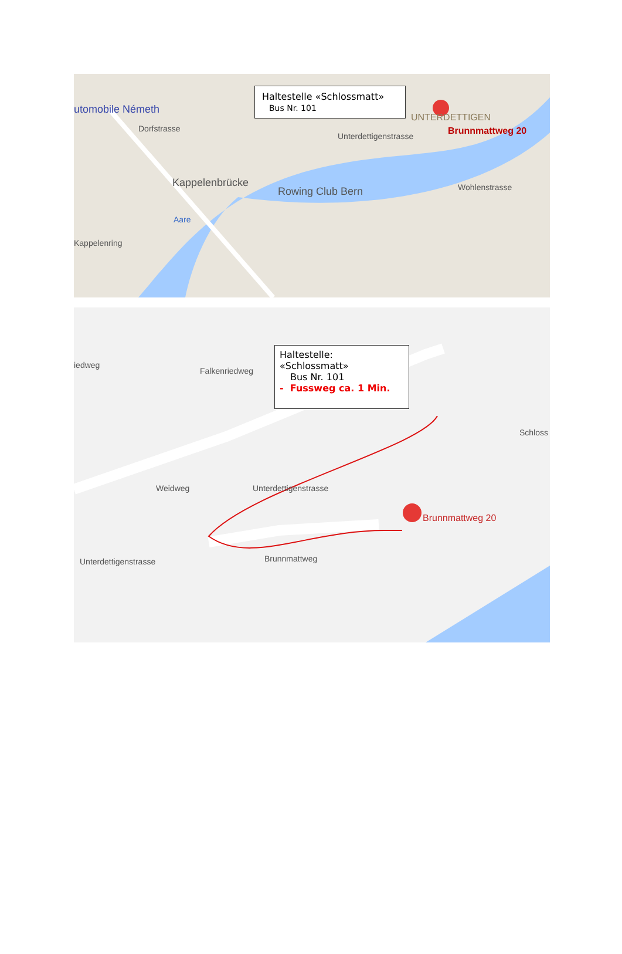Haltestelle «Schlossmatt»
Bus Nr. 101
utomobile Németh
Dorfstrasse
Unterdettigenstrasse
UNTERDETTIGEN
Brunnmattweg 20
Kappelenbrücke
Rowing Club Bern
Kappelenring
Wohlenstrasse
Aare
Haltestelle: «Schlossmatt»
Bus Nr. 101
- Fussweg ca. 1 Min.
iedweg
Falkenriedweg
Schloss
Unterdettigenstrasse
Weidweg
Brunnmattweg 20
Unterdettigenstrasse Brunnmattweg